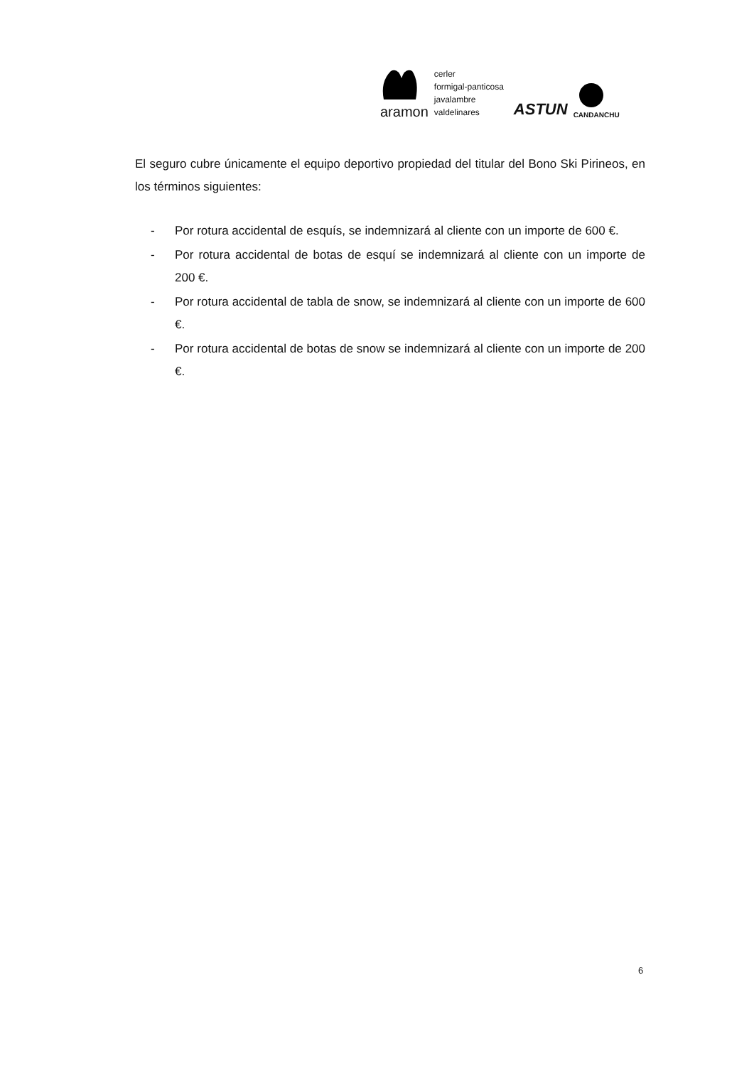aramon
cerler
formigal-panticosa
javalambre
valdelinares
ASTUN
CANDANCHU
El seguro cubre únicamente el equipo deportivo propiedad del titular del Bono Ski Pirineos, en los términos siguientes:
- Por rotura accidental de esquís, se indemnizará al cliente con un importe de 600 €.
- Por rotura accidental de botas de esquí se indemnizará al cliente con un importe de 200 €.
- Por rotura accidental de tabla de snow, se indemnizará al cliente con un importe de 600 €.
- Por rotura accidental de botas de snow se indemnizará al cliente con un importe de 200 €.
6